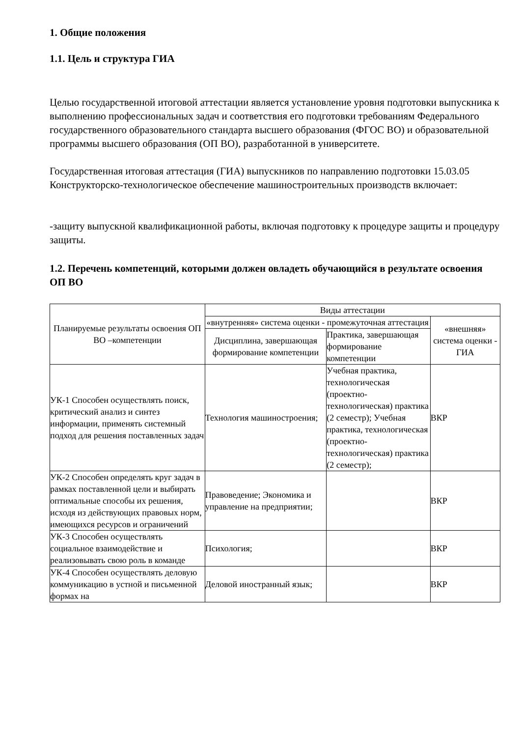1. Общие положения
1.1. Цель и структура ГИА
Целью государственной итоговой аттестации является установление уровня подготовки выпускника к выполнению профессиональных задач и соответствия его подготовки требованиям Федерального государственного образовательного стандарта высшего образования (ФГОС ВО) и образовательной программы высшего образования (ОП ВО), разработанной в университете.
Государственная итоговая аттестация (ГИА) выпускников по направлению подготовки 15.03.05 Конструкторско-технологическое обеспечение машиностроительных производств включает:
-защиту выпускной квалификационной работы, включая подготовку к процедуре защиты и процедуру защиты.
1.2. Перечень компетенций, которыми должен овладеть обучающийся в результате освоения ОП ВО
| Планируемые результаты освоения ОП ВО –компетенции | Виды аттестации | | |
| --- | --- | --- | --- |
| | «внутренняя» система оценки - промежуточная аттестация | | «внешняя» система оценки - ГИА |
| | Дисциплина, завершающая формирование компетенции | Практика, завершающая формирование компетенции | |
| УК-1 Способен осуществлять поиск, критический анализ и синтез информации, применять системный подход для решения поставленных задач | Технология машиностроения; | Учебная практика, технологическая (проектно-технологическая) практика (2 семестр); Учебная практика, технологическая (проектно-технологическая) практика (2 семестр); | ВКР |
| УК-2 Способен определять круг задач в рамках поставленной цели и выбирать оптимальные способы их решения, исходя из действующих правовых норм, имеющихся ресурсов и ограничений | Правоведение; Экономика и управление на предприятии; | | ВКР |
| УК-3 Способен осуществлять социальное взаимодействие и реализовывать свою роль в команде | Психология; | | ВКР |
| УК-4 Способен осуществлять деловую коммуникацию в устной и письменной формах на | Деловой иностранный язык; | | ВКР |